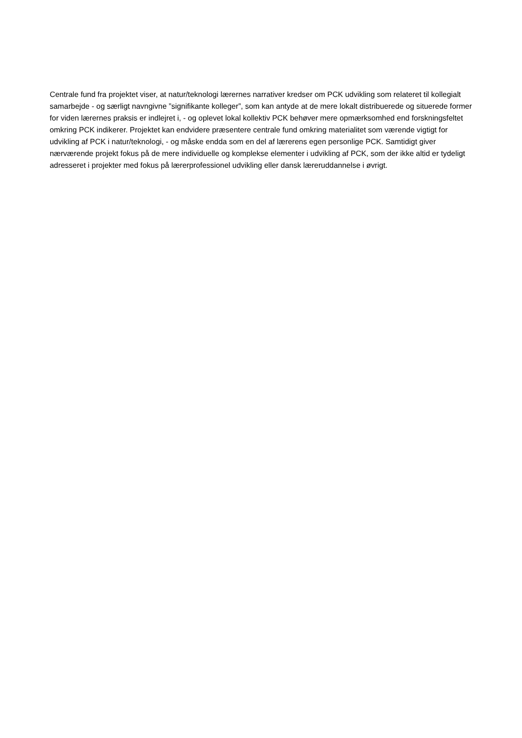Centrale fund fra projektet viser, at natur/teknologi lærernes narrativer kredser om PCK udvikling som relateret til kollegialt samarbejde - og særligt navngivne ”signifikante kolleger”, som kan antyde at de mere lokalt distribuerede og situerede former for viden lærernes praksis er indlejret i, - og oplevet lokal kollektiv PCK behøver mere opmærksomhed end forskningsfeltet omkring PCK indikerer. Projektet kan endvidere præsentere centrale fund omkring materialitet som værende vigtigt for udvikling af PCK i natur/teknologi, - og måske endda som en del af lærerens egen personlige PCK. Samtidigt giver nærværende projekt fokus på de mere individuelle og komplekse elementer i udvikling af PCK, som der ikke altid er tydeligt adresseret i projekter med fokus på lærerprofessionel udvikling eller dansk læreruddannelse i øvrigt.